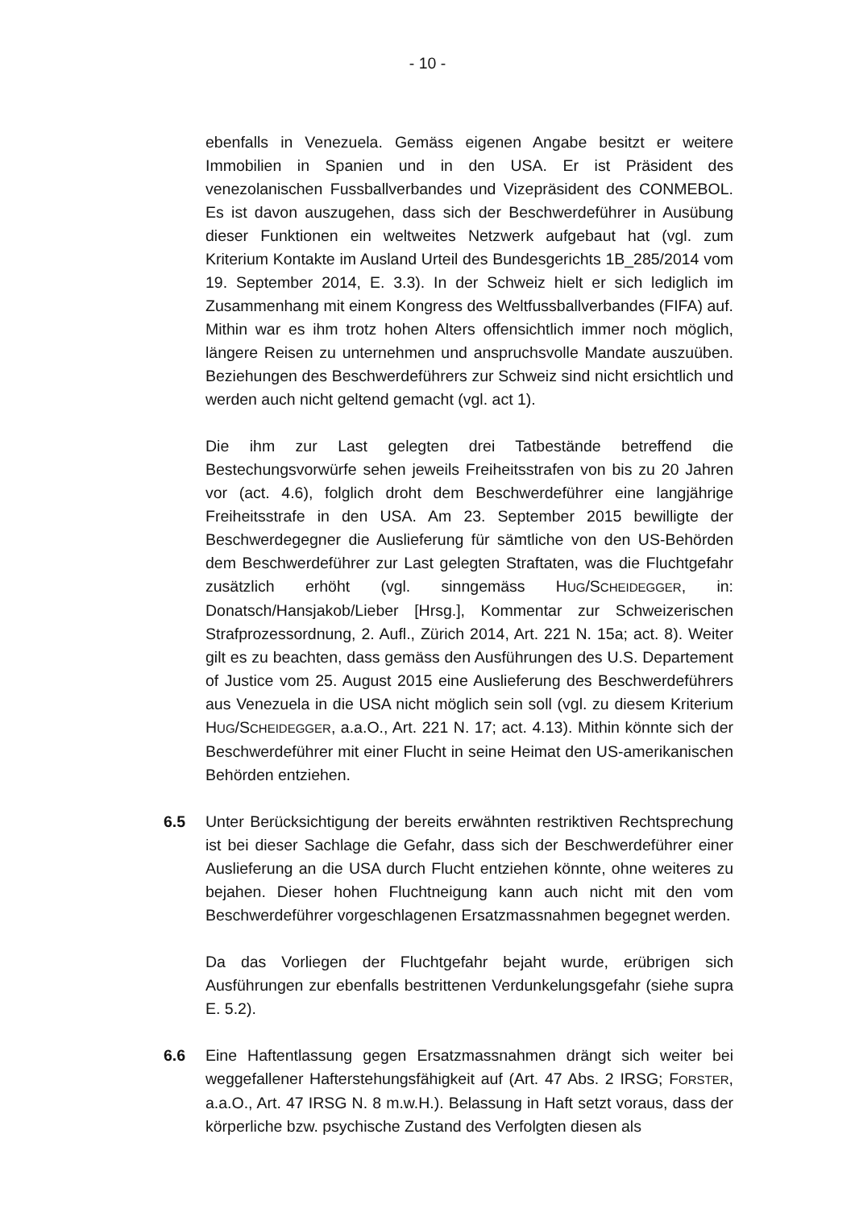- 10 -
ebenfalls in Venezuela. Gemäss eigenen Angabe besitzt er weitere Immobilien in Spanien und in den USA. Er ist Präsident des venezolanischen Fussballverbandes und Vizepräsident des CONMEBOL. Es ist davon auszugehen, dass sich der Beschwerdeführer in Ausübung dieser Funktionen ein weltweites Netzwerk aufgebaut hat (vgl. zum Kriterium Kontakte im Ausland Urteil des Bundesgerichts 1B_285/2014 vom 19. September 2014, E. 3.3). In der Schweiz hielt er sich lediglich im Zusammenhang mit einem Kongress des Weltfussballverbandes (FIFA) auf. Mithin war es ihm trotz hohen Alters offensichtlich immer noch möglich, längere Reisen zu unternehmen und anspruchsvolle Mandate auszuüben. Beziehungen des Beschwerdeführers zur Schweiz sind nicht ersichtlich und werden auch nicht geltend gemacht (vgl. act 1).
Die ihm zur Last gelegten drei Tatbestände betreffend die Bestechungsvorwürfe sehen jeweils Freiheitsstrafen von bis zu 20 Jahren vor (act. 4.6), folglich droht dem Beschwerdeführer eine langjährige Freiheitsstrafe in den USA. Am 23. September 2015 bewilligte der Beschwerdegegner die Auslieferung für sämtliche von den US-Behörden dem Beschwerdeführer zur Last gelegten Straftaten, was die Fluchtgefahr zusätzlich erhöht (vgl. sinngemäss HUG/SCHEIDEGGER, in: Donatsch/Hansjakob/Lieber [Hrsg.], Kommentar zur Schweizerischen Strafprozessordnung, 2. Aufl., Zürich 2014, Art. 221 N. 15a; act. 8). Weiter gilt es zu beachten, dass gemäss den Ausführungen des U.S. Departement of Justice vom 25. August 2015 eine Auslieferung des Beschwerdeführers aus Venezuela in die USA nicht möglich sein soll (vgl. zu diesem Kriterium HUG/SCHEIDEGGER, a.a.O., Art. 221 N. 17; act. 4.13). Mithin könnte sich der Beschwerdeführer mit einer Flucht in seine Heimat den US-amerikanischen Behörden entziehen.
6.5 Unter Berücksichtigung der bereits erwähnten restriktiven Rechtsprechung ist bei dieser Sachlage die Gefahr, dass sich der Beschwerdeführer einer Auslieferung an die USA durch Flucht entziehen könnte, ohne weiteres zu bejahen. Dieser hohen Fluchtneigung kann auch nicht mit den vom Beschwerdeführer vorgeschlagenen Ersatzmassnahmen begegnet werden.
Da das Vorliegen der Fluchtgefahr bejaht wurde, erübrigen sich Ausführungen zur ebenfalls bestrittenen Verdunkelungsgefahr (siehe supra E. 5.2).
6.6 Eine Haftentlassung gegen Ersatzmassnahmen drängt sich weiter bei weggefallener Hafterstehungsfähigkeit auf (Art. 47 Abs. 2 IRSG; FORSTER, a.a.O., Art. 47 IRSG N. 8 m.w.H.). Belassung in Haft setzt voraus, dass der körperliche bzw. psychische Zustand des Verfolgten diesen als